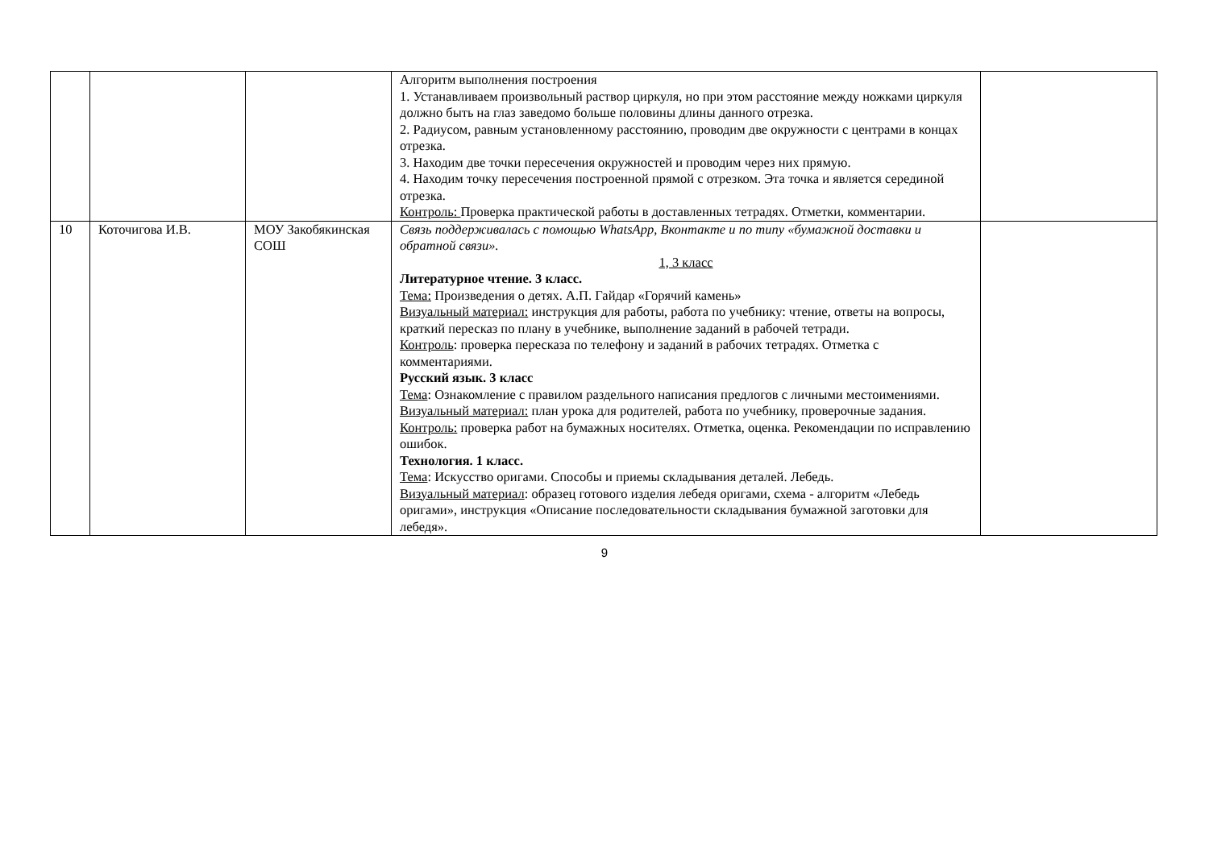| | | | Алгоритм выполнения построения 1. Устанавливаем произвольный раствор циркуля, но при этом расстояние между ножками циркуля должно быть на глаз заведомо больше половины длины данного отрезка. 2. Радиусом, равным установленному расстоянию, проводим две окружности с центрами в концах отрезка. 3. Находим две точки пересечения окружностей и проводим через них прямую. 4. Находим точку пересечения построенной прямой с отрезком. Эта точка и является серединой отрезка. Контроль: Проверка практической работы в доставленных тетрадях. Отметки, комментарии. | |
| 10 | Коточигова И.В. | МОУ Закобякинская СОШ | Связь поддерживалась с помощью WhatsApp, Вконтакте и по типу «бумажной доставки и обратной связи». 1, 3 класс Литературное чтение. 3 класс. Тема: Произведения о детях. А.П. Гайдар «Горячий камень» Визуальный материал: инструкция для работы, работа по учебнику: чтение, ответы на вопросы, краткий пересказ по плану в учебнике, выполнение заданий в рабочей тетради. Контроль : проверка пересказа по телефону и заданий в рабочих тетрадях. Отметка с комментариями. Русский язык. 3 класс Тема : Ознакомление с правилом раздельного написания предлогов с личными местоимениями. Визуальный материал: план урока для родителей, работа по учебнику, проверочные задания. Контроль: проверка работ на бумажных носителях. Отметка, оценка. Рекомендации по исправлению ошибок. Технология. 1 класс. Тема : Искусство оригами. Способы и приемы складывания деталей. Лебедь. Визуальный материал : образец готового изделия лебедя оригами, схема - алгоритм «Лебедь оригами», инструкция «Описание последовательности складывания бумажной заготовки для лебедя». | |
9